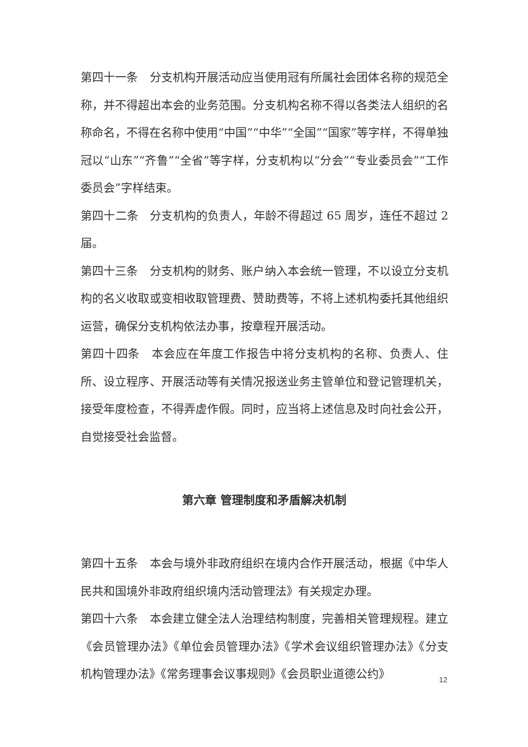第四十一条　分支机构开展活动应当使用冠有所属社会团体名称的规范全称，并不得超出本会的业务范围。分支机构名称不得以各类法人组织的名称命名，不得在名称中使用“中国”“中华”“全国”“国家”等字样，不得单独冠以“山东”“齐鲁”“全省”等字样，分支机构以“分会”“专业委员会”“工作委员会”字样结束。
第四十二条　分支机构的负责人，年龄不得超过 65 周岁，连任不超过 2 届。
第四十三条　分支机构的财务、账户纳入本会统一管理，不以设立分支机构的名义收取或变相收取管理费、赞助费等，不将上述机构委托其他组织运营，确保分支机构依法办事，按章程开展活动。
第四十四条　本会应在年度工作报告中将分支机构的名称、负责人、住所、设立程序、开展活动等有关情况报送业务主管单位和登记管理机关，接受年度检查，不得弄虚作假。同时，应当将上述信息及时向社会公开，自觉接受社会监督。
第六章 管理制度和矛盾解决机制
第四十五条　本会与境外非政府组织在境内合作开展活动，根据《中华人民共和国境外非政府组织境内活动管理法》有关规定办理。
第四十六条　本会建立健全法人治理结构制度，完善相关管理规程。建立《会员管理办法》《单位会员管理办法》《学术会议组织管理办法》《分支机构管理办法》《常务理事会议事规则》《会员职业道德公约》
12